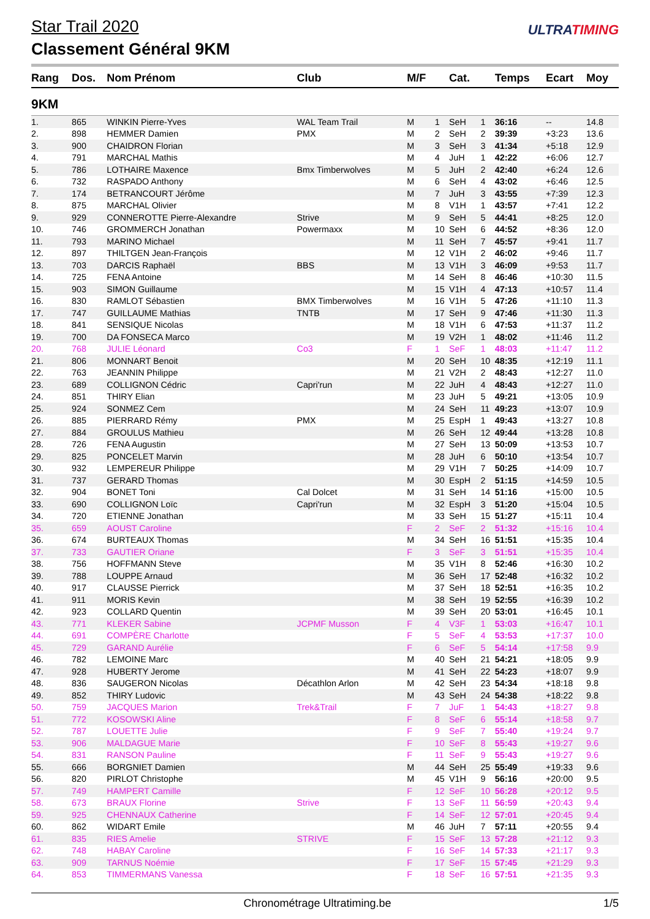Star Trail 2020
Classement Général 9KM
ULTRATIMING
| Rang | Dos. | Nom Prénom | Club | M/F | | Cat. | | Temps | Ecart | Moy |
| --- | --- | --- | --- | --- | --- | --- | --- | --- | --- | --- |
| 9KM | | | | | | | | | | |
| 1. | 865 | WINKIN Pierre-Yves | WAL Team Trail | M | 1 | SeH | 1 | 36:16 | -- | 14.8 |
| 2. | 898 | HEMMER Damien | PMX | M | 2 | SeH | 2 | 39:39 | +3:23 | 13.6 |
| 3. | 900 | CHAIDRON Florian | | M | 3 | SeH | 3 | 41:34 | +5:18 | 12.9 |
| 4. | 791 | MARCHAL Mathis | | M | 4 | JuH | 1 | 42:22 | +6:06 | 12.7 |
| 5. | 786 | LOTHAIRE Maxence | Bmx Timberwolves | M | 5 | JuH | 2 | 42:40 | +6:24 | 12.6 |
| 6. | 732 | RASPADO Anthony | | M | 6 | SeH | 4 | 43:02 | +6:46 | 12.5 |
| 7. | 174 | BETRANCOURT Jérôme | | M | 7 | JuH | 3 | 43:55 | +7:39 | 12.3 |
| 8. | 875 | MARCHAL Olivier | | M | 8 | V1H | 1 | 43:57 | +7:41 | 12.2 |
| 9. | 929 | CONNEROTTE Pierre-Alexandre | Strive | M | 9 | SeH | 5 | 44:41 | +8:25 | 12.0 |
| 10. | 746 | GROMMERCH Jonathan | Powermaxx | M | 10 | SeH | 6 | 44:52 | +8:36 | 12.0 |
| 11. | 793 | MARINO Michael | | M | 11 | SeH | 7 | 45:57 | +9:41 | 11.7 |
| 12. | 897 | THILTGEN Jean-François | | M | 12 | V1H | 2 | 46:02 | +9:46 | 11.7 |
| 13. | 703 | DARCIS Raphaël | BBS | M | 13 | V1H | 3 | 46:09 | +9:53 | 11.7 |
| 14. | 725 | FENA Antoine | | M | 14 | SeH | 8 | 46:46 | +10:30 | 11.5 |
| 15. | 903 | SIMON Guillaume | | M | 15 | V1H | 4 | 47:13 | +10:57 | 11.4 |
| 16. | 830 | RAMLOT Sébastien | BMX Timberwolves | M | 16 | V1H | 5 | 47:26 | +11:10 | 11.3 |
| 17. | 747 | GUILLAUME Mathias | TNTB | M | 17 | SeH | 9 | 47:46 | +11:30 | 11.3 |
| 18. | 841 | SENSIQUE Nicolas | | M | 18 | V1H | 6 | 47:53 | +11:37 | 11.2 |
| 19. | 700 | DA FONSECA Marco | | M | 19 | V2H | 1 | 48:02 | +11:46 | 11.2 |
| 20. | 768 | JULIE Léonard | Co3 | F | 1 | SeF | 1 | 48:03 | +11:47 | 11.2 |
| 21. | 806 | MONNART Benoit | | M | 20 | SeH | 10 | 48:35 | +12:19 | 11.1 |
| 22. | 763 | JEANNIN Philippe | | M | 21 | V2H | 2 | 48:43 | +12:27 | 11.0 |
| 23. | 689 | COLLIGNON Cédric | Capri'run | M | 22 | JuH | 4 | 48:43 | +12:27 | 11.0 |
| 24. | 851 | THIRY Elian | | M | 23 | JuH | 5 | 49:21 | +13:05 | 10.9 |
| 25. | 924 | SONMEZ Cem | | M | 24 | SeH | 11 | 49:23 | +13:07 | 10.9 |
| 26. | 885 | PIERRARD Rémy | PMX | M | 25 | EspH | 1 | 49:43 | +13:27 | 10.8 |
| 27. | 884 | GROULUS Mathieu | | M | 26 | SeH | 12 | 49:44 | +13:28 | 10.8 |
| 28. | 726 | FENA Augustin | | M | 27 | SeH | 13 | 50:09 | +13:53 | 10.7 |
| 29. | 825 | PONCELET Marvin | | M | 28 | JuH | 6 | 50:10 | +13:54 | 10.7 |
| 30. | 932 | LEMPEREUR Philippe | | M | 29 | V1H | 7 | 50:25 | +14:09 | 10.7 |
| 31. | 737 | GERARD Thomas | | M | 30 | EspH | 2 | 51:15 | +14:59 | 10.5 |
| 32. | 904 | BONET Toni | Cal Dolcet | M | 31 | SeH | 14 | 51:16 | +15:00 | 10.5 |
| 33. | 690 | COLLIGNON Loïc | Capri'run | M | 32 | EspH | 3 | 51:20 | +15:04 | 10.5 |
| 34. | 720 | ETIENNE Jonathan | | M | 33 | SeH | 15 | 51:27 | +15:11 | 10.4 |
| 35. | 659 | AOUST Caroline | | F | 2 | SeF | 2 | 51:32 | +15:16 | 10.4 |
| 36. | 674 | BURTEAUX Thomas | | M | 34 | SeH | 16 | 51:51 | +15:35 | 10.4 |
| 37. | 733 | GAUTIER Oriane | | F | 3 | SeF | 3 | 51:51 | +15:35 | 10.4 |
| 38. | 756 | HOFFMANN Steve | | M | 35 | V1H | 8 | 52:46 | +16:30 | 10.2 |
| 39. | 788 | LOUPPE Arnaud | | M | 36 | SeH | 17 | 52:48 | +16:32 | 10.2 |
| 40. | 917 | CLAUSSE Pierrick | | M | 37 | SeH | 18 | 52:51 | +16:35 | 10.2 |
| 41. | 911 | MORIS Kevin | | M | 38 | SeH | 19 | 52:55 | +16:39 | 10.2 |
| 42. | 923 | COLLARD Quentin | | M | 39 | SeH | 20 | 53:01 | +16:45 | 10.1 |
| 43. | 771 | KLEKER Sabine | JCPMF Musson | F | 4 | V3F | 1 | 53:03 | +16:47 | 10.1 |
| 44. | 691 | COMPÈRE Charlotte | | F | 5 | SeF | 4 | 53:53 | +17:37 | 10.0 |
| 45. | 729 | GARAND Aurélie | | F | 6 | SeF | 5 | 54:14 | +17:58 | 9.9 |
| 46. | 782 | LEMOINE Marc | | M | 40 | SeH | 21 | 54:21 | +18:05 | 9.9 |
| 47. | 928 | HUBERTY Jerome | | M | 41 | SeH | 22 | 54:23 | +18:07 | 9.9 |
| 48. | 836 | SAUGERON Nicolas | Décathlon Arlon | M | 42 | SeH | 23 | 54:34 | +18:18 | 9.8 |
| 49. | 852 | THIRY Ludovic | | M | 43 | SeH | 24 | 54:38 | +18:22 | 9.8 |
| 50. | 759 | JACQUES Marion | Trek&Trail | F | 7 | JuF | 1 | 54:43 | +18:27 | 9.8 |
| 51. | 772 | KOSOWSKI Aline | | F | 8 | SeF | 6 | 55:14 | +18:58 | 9.7 |
| 52. | 787 | LOUETTE Julie | | F | 9 | SeF | 7 | 55:40 | +19:24 | 9.7 |
| 53. | 906 | MALDAGUE Marie | | F | 10 | SeF | 8 | 55:43 | +19:27 | 9.6 |
| 54. | 831 | RANSON Pauline | | F | 11 | SeF | 9 | 55:43 | +19:27 | 9.6 |
| 55. | 666 | BORGNIET Damien | | M | 44 | SeH | 25 | 55:49 | +19:33 | 9.6 |
| 56. | 820 | PIRLOT Christophe | | M | 45 | V1H | 9 | 56:16 | +20:00 | 9.5 |
| 57. | 749 | HAMPERT Camille | | F | 12 | SeF | 10 | 56:28 | +20:12 | 9.5 |
| 58. | 673 | BRAUX Florine | Strive | F | 13 | SeF | 11 | 56:59 | +20:43 | 9.4 |
| 59. | 925 | CHENNAUX Catherine | | F | 14 | SeF | 12 | 57:01 | +20:45 | 9.4 |
| 60. | 862 | WIDART Emile | | M | 46 | JuH | 7 | 57:11 | +20:55 | 9.4 |
| 61. | 835 | RIES Amelie | STRIVE | F | 15 | SeF | 13 | 57:28 | +21:12 | 9.3 |
| 62. | 748 | HABAY Caroline | | F | 16 | SeF | 14 | 57:33 | +21:17 | 9.3 |
| 63. | 909 | TARNUS Noémie | | F | 17 | SeF | 15 | 57:45 | +21:29 | 9.3 |
| 64. | 853 | TIMMERMANS Vanessa | | F | 18 | SeF | 16 | 57:51 | +21:35 | 9.3 |
Chronométrage Ultratiming.be 1/5